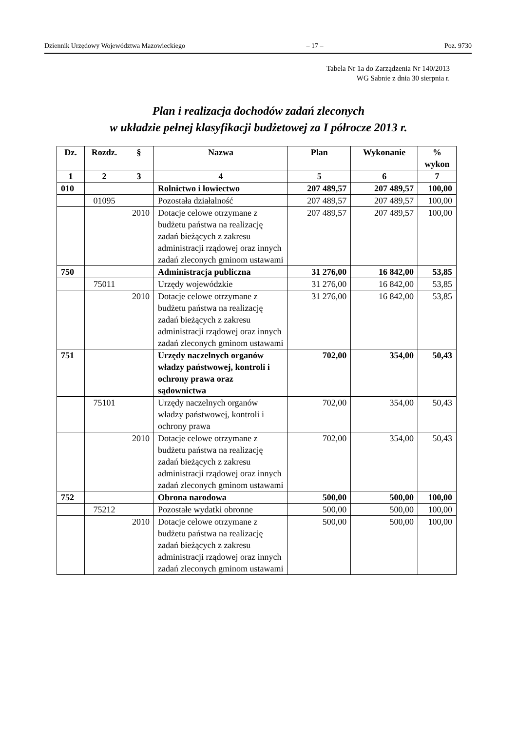Dziennik Urzędowy Województwa Mazowieckiego – 17 – Poz. 9730
Tabela Nr 1a do Zarządzenia Nr 140/2013
WG Sabnie z dnia 30 sierpnia r.
Plan i realizacja dochodów zadań zleconych
w układzie pełnej klasyfikacji budżetowej za I półrocze 2013 r.
| Dz. | Rozdz. | § | Nazwa | Plan | Wykonanie | % wykon |
| --- | --- | --- | --- | --- | --- | --- |
| 1 | 2 | 3 | 4 | 5 | 6 | 7 |
| 010 | | | Rolnictwo i łowiectwo | 207 489,57 | 207 489,57 | 100,00 |
| | 01095 | | Pozostała działalność | 207 489,57 | 207 489,57 | 100,00 |
| | | 2010 | Dotacje celowe otrzymane z budżetu państwa na realizację zadań bieżących z zakresu administracji rządowej oraz innych zadań zleconych gminom ustawami | 207 489,57 | 207 489,57 | 100,00 |
| 750 | | | Administracja publiczna | 31 276,00 | 16 842,00 | 53,85 |
| | 75011 | | Urzędy wojewódzkie | 31 276,00 | 16 842,00 | 53,85 |
| | | 2010 | Dotacje celowe otrzymane z budżetu państwa na realizację zadań bieżących z zakresu administracji rządowej oraz innych zadań zleconych gminom ustawami | 31 276,00 | 16 842,00 | 53,85 |
| 751 | | | Urzędy naczelnych organów władzy państwowej, kontroli i ochrony prawa oraz sądownictwa | 702,00 | 354,00 | 50,43 |
| | 75101 | | Urzędy naczelnych organów władzy państwowej, kontroli i ochrony prawa | 702,00 | 354,00 | 50,43 |
| | | 2010 | Dotacje celowe otrzymane z budżetu państwa na realizację zadań bieżących z zakresu administracji rządowej oraz innych zadań zleconych gminom ustawami | 702,00 | 354,00 | 50,43 |
| 752 | | | Obrona narodowa | 500,00 | 500,00 | 100,00 |
| | 75212 | | Pozostałe wydatki obronne | 500,00 | 500,00 | 100,00 |
| | | 2010 | Dotacje celowe otrzymane z budżetu państwa na realizację zadań bieżących z zakresu administracji rządowej oraz innych zadań zleconych gminom ustawami | 500,00 | 500,00 | 100,00 |